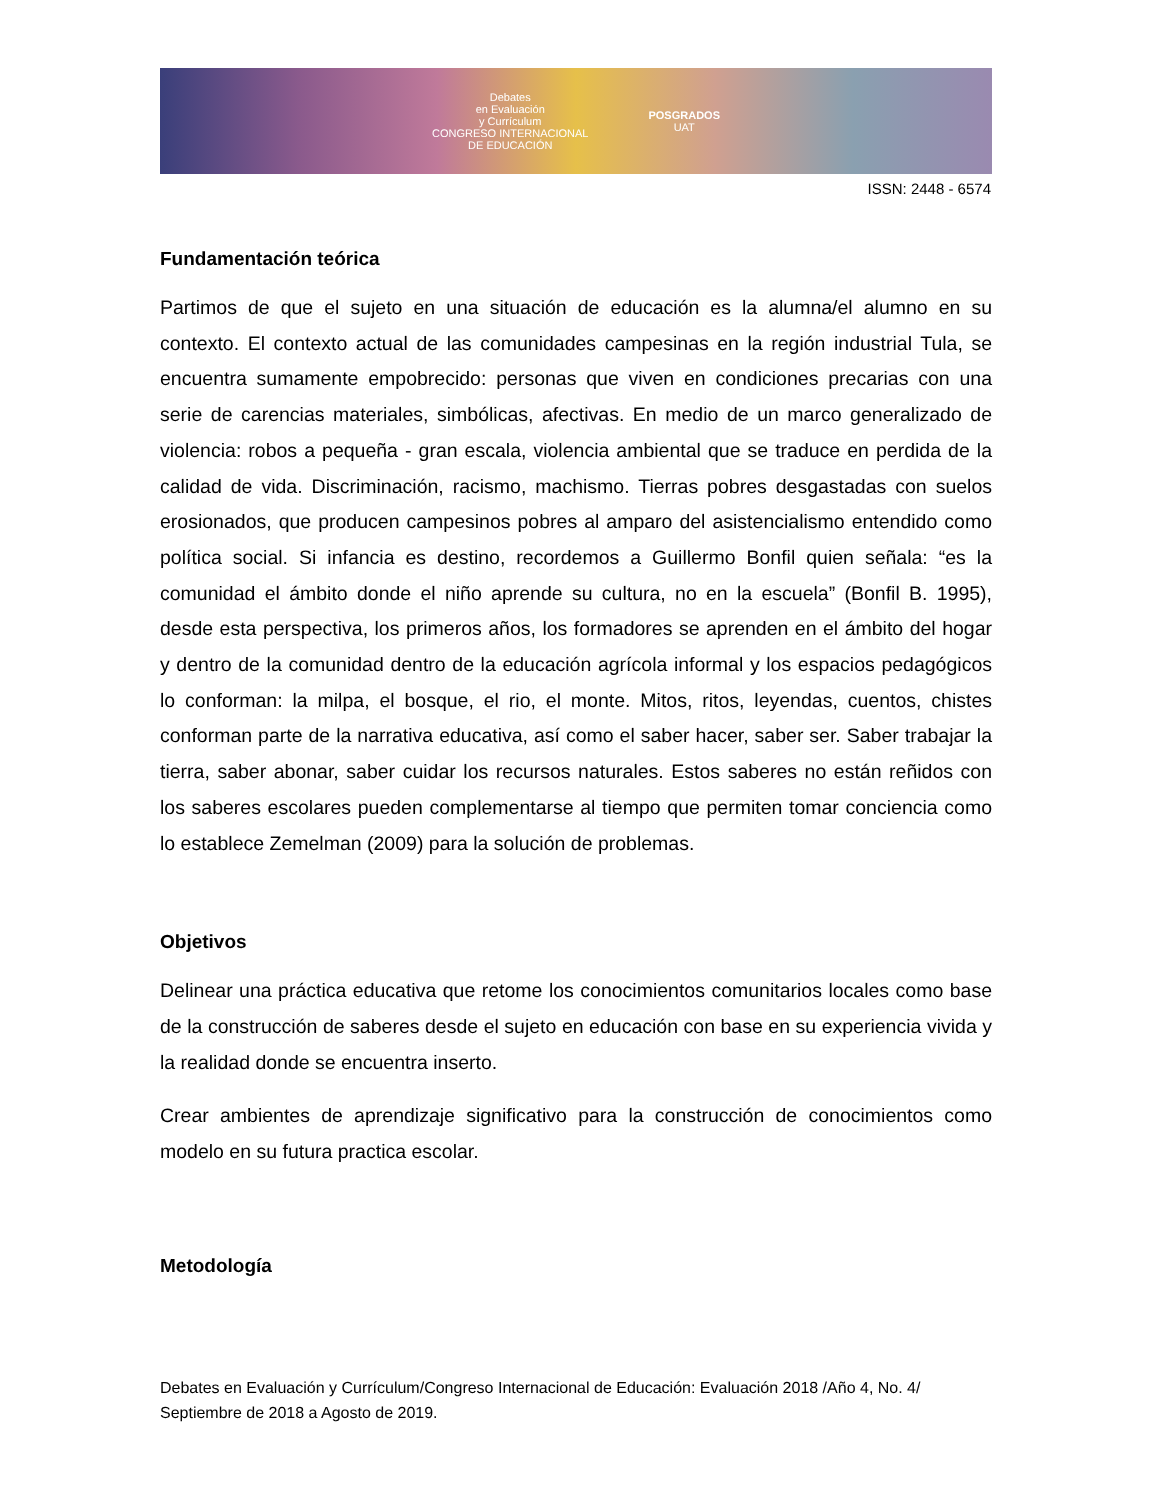Debates
en Evaluación
y Currículum
CONGRESO INTERNACIONAL
DE EDUCACIÓN
POSGRADOS
UAT
ISSN: 2448 - 6574
Fundamentación teórica
Partimos de que el sujeto en una situación de educación es la alumna/el alumno en su contexto. El contexto actual de las comunidades campesinas en la región industrial Tula, se encuentra sumamente empobrecido: personas que viven en condiciones precarias con una serie de carencias materiales, simbólicas, afectivas. En medio de un marco generalizado de violencia: robos a pequeña - gran escala, violencia ambiental que se traduce en perdida de la calidad de vida. Discriminación, racismo, machismo. Tierras pobres desgastadas con suelos erosionados, que producen campesinos pobres al amparo del asistencialismo entendido como política social. Si infancia es destino, recordemos a Guillermo Bonfil quien señala: “es la comunidad el ámbito donde el niño aprende su cultura, no en la escuela” (Bonfil B. 1995), desde esta perspectiva, los primeros años, los formadores se aprenden en el ámbito del hogar y dentro de la comunidad dentro de la educación agrícola informal y los espacios pedagógicos lo conforman: la milpa, el bosque, el rio, el monte. Mitos, ritos, leyendas, cuentos, chistes conforman parte de la narrativa educativa, así como el saber hacer, saber ser. Saber trabajar la tierra, saber abonar, saber cuidar los recursos naturales. Estos saberes no están reñidos con los saberes escolares pueden complementarse al tiempo que permiten tomar conciencia como lo establece Zemelman (2009) para la solución de problemas.
Objetivos
Delinear una práctica educativa que retome los conocimientos comunitarios locales como base de la construcción de saberes desde el sujeto en educación con base en su experiencia vivida y la realidad donde se encuentra inserto.
Crear ambientes de aprendizaje significativo para la construcción de conocimientos como modelo en su futura practica escolar.
Metodología
Debates en Evaluación y Currículum/Congreso Internacional de Educación: Evaluación 2018 /Año 4, No. 4/ Septiembre de 2018 a Agosto de 2019.